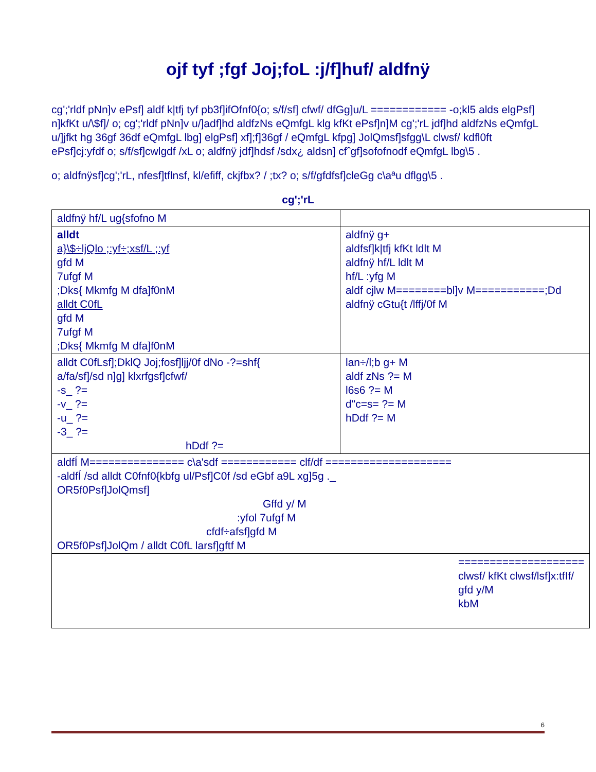ojf tyf ;fgf Joj;foL :j/f]huf/ aldfnÿ
cg';'rldf pNn]v ePsf] aldf k|tfj tyf pb3f]ifOfnf0{o; s/f/sf] cfwf/ dfGg]u/L ============ -o;kl5 alds elgPsf] n]kfKt u/\$f]/ o; cg';'rldf pNn]v u/]adf]hd aldfzNs eQmfgL klg kfKt ePsf]n]M cg';'rL jdf]hd aldfzNs eQmfgL u/]jfkt hg 36gf 36df eQmfgL lbg] elgPsf] xf];f]36gf / eQmfgL kfpg] JolQmsf]sfgg\L clwsf/ kdfl0ft ePsf]cj:yfdf o; s/f/sf]cwlgdf /xL o; aldfnÿ jdf]hdsf /sdx¿ aldsn] cfˆgf]sofofnodf eQmfgL lbg\5 .
o; aldfnÿsf]cg';'rL, nfesf]tflnsf, kl/efiff, ckjfbx? / ;tx? o; s/f/gfdfsf]cleGg c\aªu dflgg\5 .
cg';'rL
| aldfnÿ hf/L ug{sfofno M | |
| alldt a}\$÷ljQlo ;:yf÷;xsf/L ;:yf gfd M 7ufgf M ;Dks{ Mkmfg M dfa]f0nM alldt C0fL gfd M 7ufgf M ;Dks{ Mkmfg M dfa]f0nM | aldfnÿ g+ aldfsf]k/tfj kfKt ldlt M aldfnÿ hf/L ldlt M hf/L :yfg M aldf cjlw M========bl]v M===========;Dd aldfnÿ cGtu{t /lffj/0f M |
| alldt C0fLsf];DklQ Joj;fosf]ljj/0f dNo -?=shf{ a/fa/sf]/sd n]g] klxrfgsf]cfwf/ -s_ ?= -v_ ?= -u_ ?= -3_ ?= hDdf ?= | lan÷/l;b g+ M aldf zNs ?= M l6s6 ?= M d"c=s= ?= M hDdf ?= M |
| aldfÍ M=============== c\a'sdf ============ clf/df ==================== -aldfÍ /sd alldt C0fnf0{kbfg ul/Psf]C0f /sd eGbf a9L xg]5g ._ OR5f0Psf]JolQmsf] Gffd y/ M :yfol 7ufgf M cfdf÷afsf]gfd M OR5f0Psf]JolQm / alldt C0fL larsf]gftf M | |
| ==================== clwsf/ kfKt clwsf/lsf]x:tfIf/ gfd y/M kbM | |
6